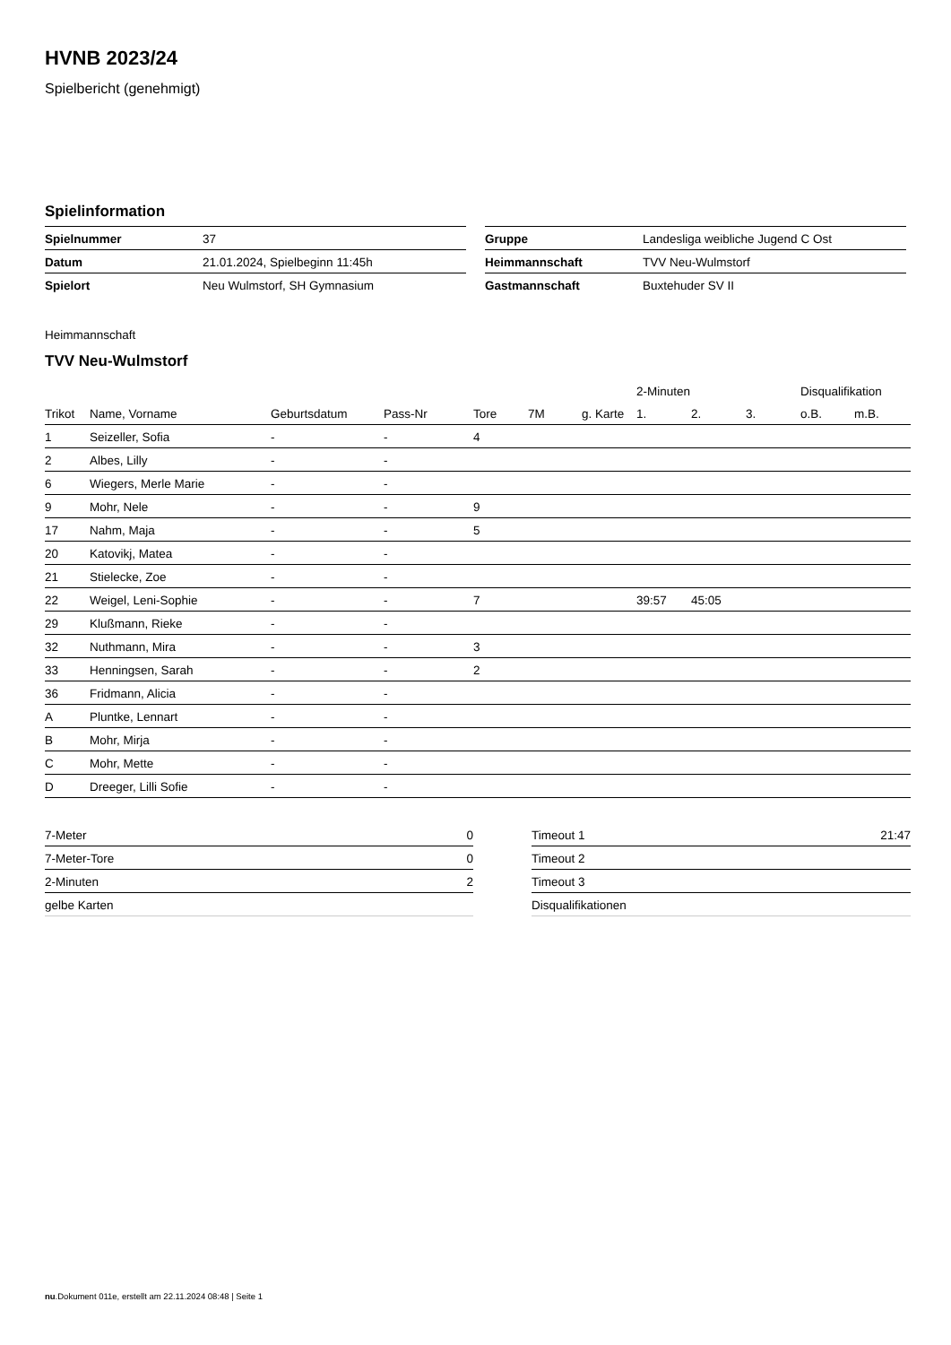HVNB 2023/24
Spielbericht (genehmigt)
Spielinformation
| Spielnummer | 37 |
| Datum | 21.01.2024, Spielbeginn 11:45h |
| Spielort | Neu Wulmstorf, SH Gymnasium |
| Gruppe | Landesliga weibliche Jugend C Ost |
| Heimmannschaft | TVV Neu-Wulmstorf |
| Gastmannschaft | Buxtehuder SV II |
Heimmannschaft
TVV Neu-Wulmstorf
| | | | | | | | 2-Minuten | | | Disqualifikation | |
| --- | --- | --- | --- | --- | --- | --- | --- | --- | --- | --- | --- |
| Trikot | Name, Vorname | Geburtsdatum | Pass-Nr | Tore | 7M | g. Karte | 1. | 2. | 3. | o.B. | m.B. |
| 1 | Seizeller, Sofia | - | - | 4 | | | | | | | |
| 2 | Albes, Lilly | - | - | | | | | | | | |
| 6 | Wiegers, Merle Marie | - | - | | | | | | | | |
| 9 | Mohr, Nele | - | - | 9 | | | | | | | |
| 17 | Nahm, Maja | - | - | 5 | | | | | | | |
| 20 | Katovikj, Matea | - | - | | | | | | | | |
| 21 | Stielecke, Zoe | - | - | | | | | | | | |
| 22 | Weigel, Leni-Sophie | - | - | 7 | | | 39:57 | 45:05 | | | |
| 29 | Klußmann, Rieke | - | - | | | | | | | | |
| 32 | Nuthmann, Mira | - | - | 3 | | | | | | | |
| 33 | Henningsen, Sarah | - | - | 2 | | | | | | | |
| 36 | Fridmann, Alicia | - | - | | | | | | | | |
| A | Pluntke, Lennart | - | - | | | | | | | | |
| B | Mohr, Mirja | - | - | | | | | | | | |
| C | Mohr, Mette | - | - | | | | | | | | |
| D | Dreeger, Lilli Sofie | - | - | | | | | | | | |
| 7-Meter | 0 |
| 7-Meter-Tore | 0 |
| 2-Minuten | 2 |
| gelbe Karten | |
| Timeout 1 | 21:47 |
| Timeout 2 | |
| Timeout 3 | |
| Disqualifikationen | |
nu.Dokument 011e, erstellt am 22.11.2024 08:48 | Seite 1